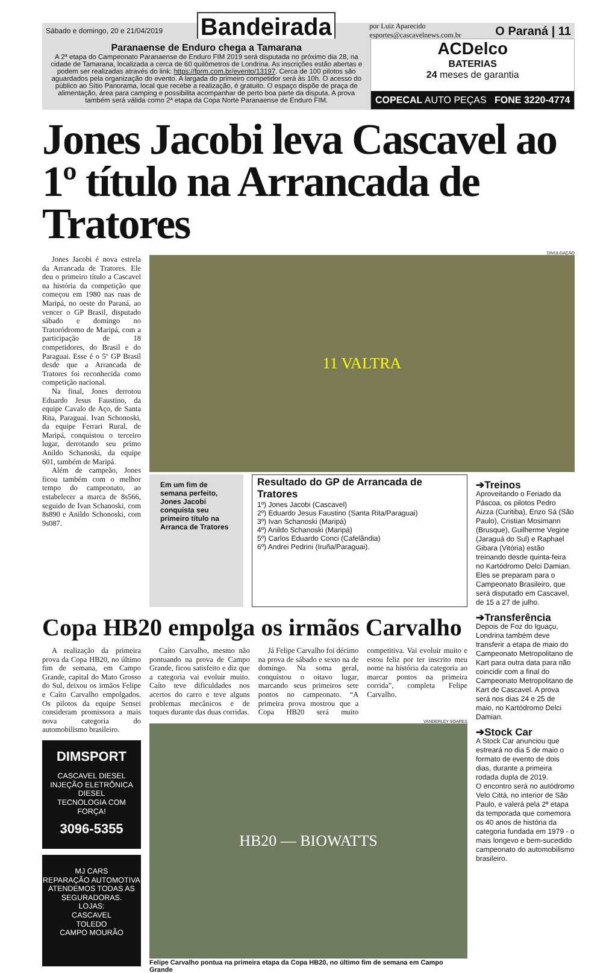Sábado e domingo, 20 e 21/04/2019 Bandeirada por Luiz Aparecido
esportes@cascavelnews.com.br O Paraná | 11
Paranaense de Enduro chega a Tamarana
A 2ª etapa do Campeonato Paranaense de Enduro FIM 2019 será disputada no próximo dia 28, na cidade de Tamarana, localizada a cerca de 60 quilômetros de Londrina. As inscrições estão abertas e podem ser realizadas através do link: https://fprm.com.br/evento/13197. Cerca de 100 pilotos são aguardados pela organização do evento. A largada do primeiro competidor será às 10h. O acesso do público ao Sítio Panorama, local que recebe a realização, é gratuito. O espaço dispõe de praça de alimentação, área para camping e possibilita acompanhar de perto boa parte da disputa. A prova também será válida como 2ª etapa da Copa Norte Paranaense de Enduro FIM.
ACDelco
BATERIAS
24 meses de garantia
COPECAL AUTO PEÇAS FONE 3220-4774
Jones Jacobi leva Cascavel ao 1º título na Arrancada de Tratores
DIVULGAÇÃO
Jones Jacobi é nova estrela da Arrancada de Tratores. Ele deu o primeiro título a Cascavel na história da competição que começou em 1980 nas ruas de Maripá, no oeste do Paraná, ao vencer o GP Brasil, disputado sábado e domingo no Tratoródromo de Maripá, com a participação de 18 competidores, do Brasil e do Paraguai. Esse é o 5º GP Brasil desde que a Arrancada de Tratores foi reconhecida como competição nacional.
Na final, Jones derrotou Eduardo Jesus Faustino, da equipe Cavalo de Aço, de Santa Rita, Paraguai. Ivan Schonoski, da equipe Ferrari Rural, de Maripá, conquistou o terceiro lugar, derrotando seu primo Anildo Schanoski, da equipe 601, também de Maripá.
Além de campeão, Jones ficou também com o melhor tempo do campeonato, ao estabelecer a marca de 8s566, seguido de Ivan Schanoski, com 8s890 e Anildo Schonoski, com 9s087.
11 VALTRA
Em um fim de semana perfeito, Jones Jacobi conquista seu primeiro título na Arranca de Tratores
Resultado do GP de Arrancada de Tratores
1º) Jones Jacobi (Cascavel)
2º) Eduardo Jesus Faustino (Santa Rita/Paraguai)
3º) Ivan Schanoski (Maripá)
4º) Anildo Schanoski (Maripá)
5º) Carlos Eduardo Conci (Cafelândia)
6º) Andrei Pedrini (Iruña/Paraguai).
➔Treinos
Aproveitando o Feriado da Páscoa, os pilotos Pedro Aizza (Curitiba), Enzo Sá (São Paulo), Cristian Mosimann (Brusque), Guilherme Vegine (Jaraguá do Sul) e Raphael Gibara (Vitória) estão treinando desde quinta-feira no Kartódromo Delci Damian. Eles se preparam para o Campeonato Brasileiro, que será disputado em Cascavel, de 15 a 27 de julho.
Copa HB20 empolga os irmãos Carvalho
A realização da primeira prova da Copa HB20, no último fim de semana, em Campo Grande, capital do Mato Grosso do Sul, deixou os irmãos Felipe e Caíto Carvalho empolgados. Os pilotos da equipe Sensei consideram promissora a mais nova categoria do automobilismo brasileiro.
DIMSPORT
CASCAVEL DIESEL
INJEÇÃO ELETRÔNICA DIESEL
TECNOLOGIA COM FORÇA!
3096-5355
MJ CARS
REPARAÇÃO AUTOMOTIVA
ATENDEMOS TODAS AS SEGURADORAS.
LOJAS:
CASCAVEL
TOLEDO
CAMPO MOURÃO
Caíto Carvalho, mesmo não pontuando na prova de Campo Grande, ficou satisfeito e diz que a categoria vai evoluir muito. Caíto teve dificuldades nos acertos do carro e teve alguns problemas mecânicos e de toques durante das duas corridas.
Já Felipe Carvalho foi décimo na prova de sábado e sexto na de domingo. Na soma geral, conquistou o oitavo lugar, marcando seus primeiros sete pontos no campeonato. “A primeira prova mostrou que a Copa HB20 será muito competitiva. Vai evoluir muito e estou feliz por ter inscrito meu nome na história da categoria ao marcar pontos na primeira corrida”, completa Felipe Carvalho.
VANDERLEY SOARES
HB20 — BIOWATTS
Felipe Carvalho pontua na primeira etapa da Copa HB20, no último fim de semana em Campo Grande
➔Transferência
Depois de Foz do Iguaçu, Londrina também deve transferir a etapa de maio do Campeonato Metropolitano de Kart para outra data para não coincidir com a final do Campeonato Metropolitano de Kart de Cascavel. A prova será nos dias 24 e 25 de maio, no Kartódromo Delci Damian.
➔Stock Car
A Stock Car anunciou que estreará no dia 5 de maio o formato de evento de dois dias, durante a primeira rodada dupla de 2019.
O encontro será no autódromo Velo Città, no interior de São Paulo, e valerá pela 2ª etapa da temporada que comemora os 40 anos de história da categoria fundada em 1979 - o mais longevo e bem-sucedido campeonato do automobilismo brasileiro.